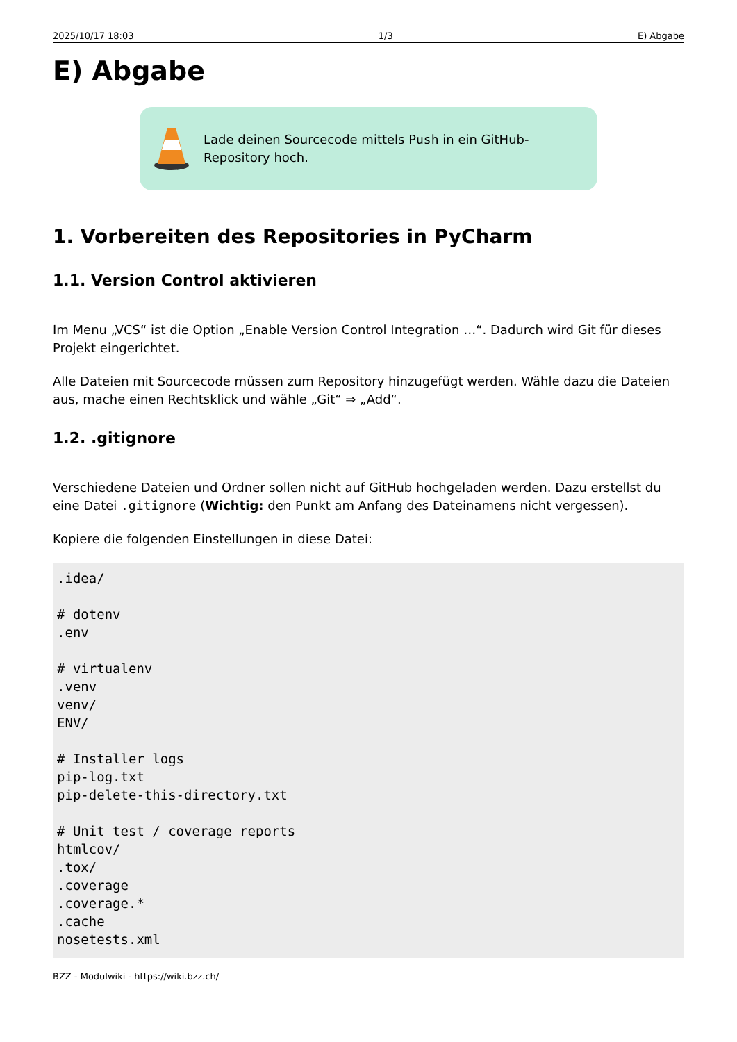2025/10/17 18:03 1/3 E) Abgabe
E) Abgabe
Lade deinen Sourcecode mittels Push in ein GitHub-
Repository hoch.
1. Vorbereiten des Repositories in PyCharm
1.1. Version Control aktivieren
Im Menu „VCS“ ist die Option „Enable Version Control Integration …“. Dadurch wird Git für dieses Projekt eingerichtet.
Alle Dateien mit Sourcecode müssen zum Repository hinzugefügt werden. Wähle dazu die Dateien aus, mache einen Rechtsklick und wähle „Git“ ⇒ „Add“.
1.2. .gitignore
Verschiedene Dateien und Ordner sollen nicht auf GitHub hochgeladen werden. Dazu erstellst du eine Datei .gitignore (Wichtig: den Punkt am Anfang des Dateinamens nicht vergessen).
Kopiere die folgenden Einstellungen in diese Datei:
.idea/

# dotenv
.env

# virtualenv
.venv
venv/
ENV/

# Installer logs
pip-log.txt
pip-delete-this-directory.txt

# Unit test / coverage reports
htmlcov/
.tox/
.coverage
.coverage.*
.cache
nosetests.xml
BZZ - Modulwiki - https://wiki.bzz.ch/